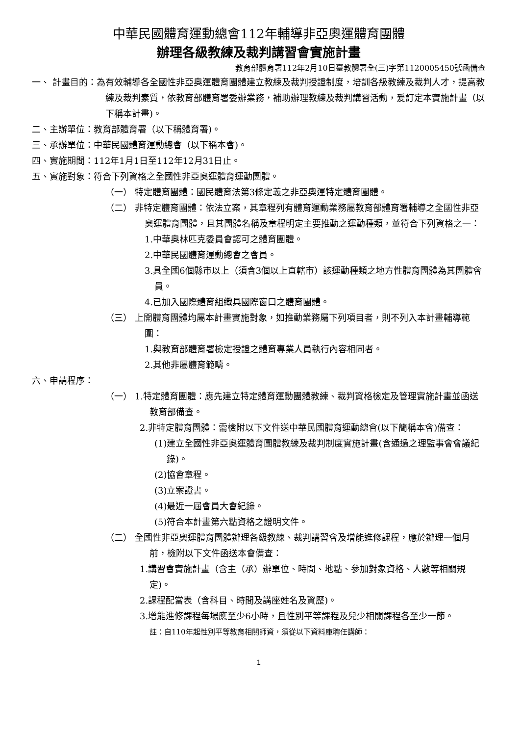中華民國體育運動總會112年輔導非亞奧運體育團體
辦理各級教練及裁判講習會實施計畫
教育部體育署112年2月10日臺教體署全(三)字第1120005450號函備查
一、 計畫目的：為有效輔導各全國性非亞奧運體育團體建立教練及裁判授證制度，培訓各級教練及裁判人才，提高教練及裁判素質，依教育部體育署委辦業務，補助辦理教練及裁判講習活動，爰訂定本實施計畫（以下稱本計畫)。
二、主辦單位：教育部體育署（以下稱體育署)。
三、承辦單位：中華民國體育運動總會（以下稱本會)。
四、實施期間：112年1月1日至112年12月31日止。
五、實施對象：符合下列資格之全國性非亞奧運體育運動團體。
（一） 特定體育團體：國民體育法第3條定義之非亞奧運特定體育團體。
（二） 非特定體育團體：依法立案，其章程列有體育運動業務屬教育部體育署輔導之全國性非亞奧運體育團體，且其團體名稱及章程明定主要推動之運動種類，並符合下列資格之一：
1.中華奧林匹克委員會認可之體育團體。
2.中華民國體育運動總會之會員。
3.具全國6個縣市以上（須含3個以上直轄市）該運動種類之地方性體育團體為其團體會員。
4.已加入國際體育組織具國際窗口之體育團體。
（三） 上開體育團體均屬本計畫實施對象，如推動業務屬下列項目者，則不列入本計畫輔導範圍：
1.與教育部體育署檢定授證之體育專業人員執行內容相同者。
2.其他非屬體育範疇。
六、申請程序：
（一） 1.特定體育團體：應先建立特定體育運動團體教練、裁判資格檢定及管理實施計畫並函送教育部備查。
2.非特定體育團體：需檢附以下文件送中華民國體育運動總會(以下簡稱本會)備查：
(1)建立全國性非亞奧運體育團體教練及裁判制度實施計畫(含通過之理監事會會議紀錄)。
(2)協會章程。
(3)立案證書。
(4)最近一屆會員大會紀錄。
(5)符合本計畫第六點資格之證明文件。
（二） 全國性非亞奧運體育團體辦理各級教練、裁判講習會及增能進修課程，應於辦理一個月前，檢附以下文件函送本會備查：
1.講習會實施計畫（含主（承）辦單位、時間、地點、參加對象資格、人數等相關規定)。
2.課程配當表（含科目、時間及講座姓名及資歷)。
3.增能進修課程每場應至少6小時，且性別平等課程及兒少相關課程各至少一節。
註：自110年起性別平等教育相關師資，須從以下資料庫聘任講師：
1